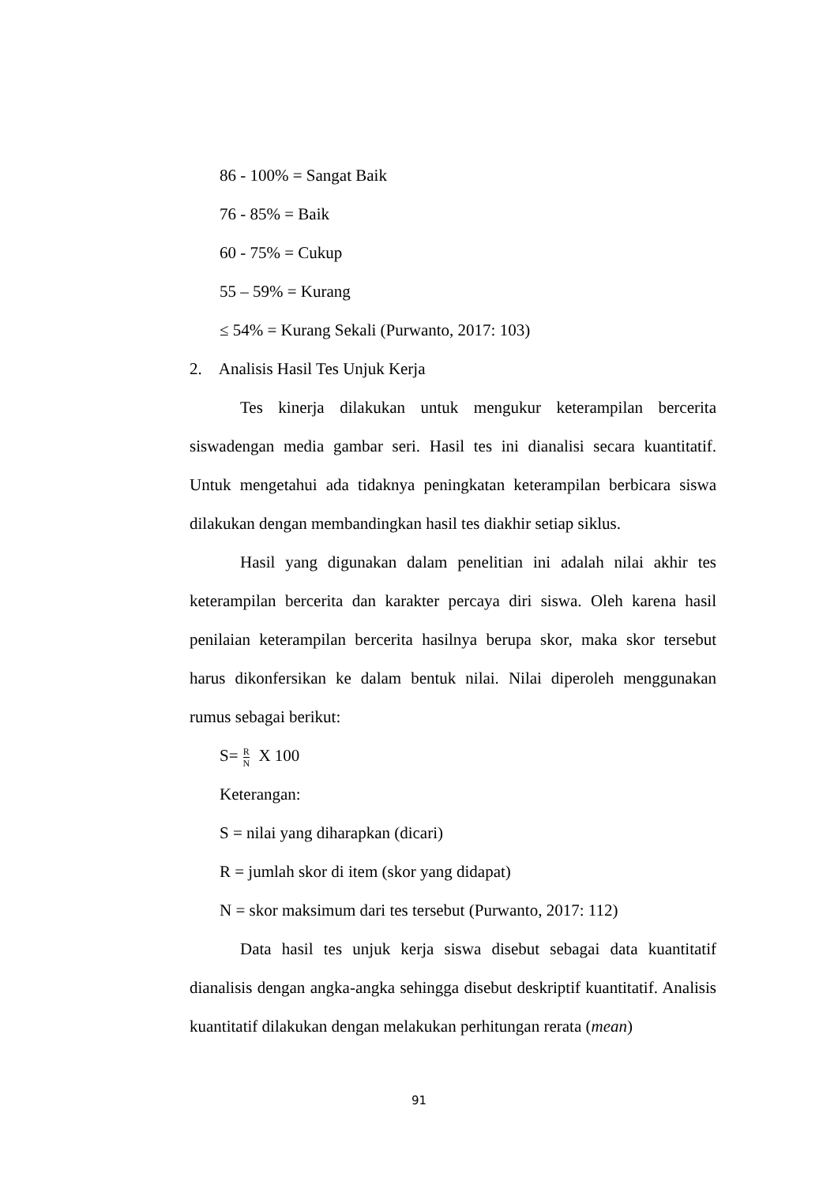86 - 100% = Sangat Baik
76 - 85% = Baik
60 - 75% = Cukup
55 – 59% = Kurang
≤ 54% = Kurang Sekali (Purwanto, 2017: 103)
2. Analisis Hasil Tes Unjuk Kerja
Tes kinerja dilakukan untuk mengukur keterampilan bercerita siswadengan media gambar seri. Hasil tes ini dianalisi secara kuantitatif. Untuk mengetahui ada tidaknya peningkatan keterampilan berbicara siswa dilakukan dengan membandingkan hasil tes diakhir setiap siklus.
Hasil yang digunakan dalam penelitian ini adalah nilai akhir tes keterampilan bercerita dan karakter percaya diri siswa. Oleh karena hasil penilaian keterampilan bercerita hasilnya berupa skor, maka skor tersebut harus dikonfersikan ke dalam bentuk nilai. Nilai diperoleh menggunakan rumus sebagai berikut:
S= R N X 100
Keterangan:
S = nilai yang diharapkan (dicari)
R = jumlah skor di item (skor yang didapat)
N = skor maksimum dari tes tersebut (Purwanto, 2017: 112)
Data hasil tes unjuk kerja siswa disebut sebagai data kuantitatif dianalisis dengan angka-angka sehingga disebut deskriptif kuantitatif. Analisis kuantitatif dilakukan dengan melakukan perhitungan rerata (mean)
91